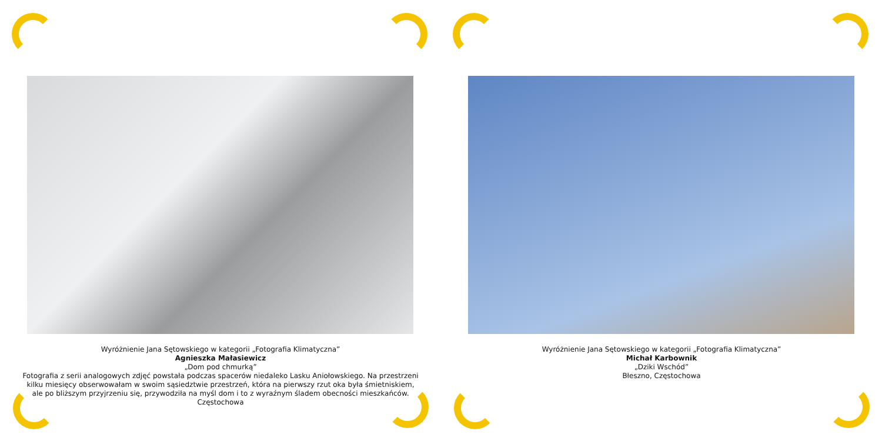Wyróżnienie Jana Sętowskiego w kategorii „Fotografia Klimatyczna”
Agnieszka Małasiewicz
„Dom pod chmurką”
Fotografia z serii analogowych zdjęć powstała podczas spacerów niedaleko Lasku Aniołowskiego. Na przestrzeni kilku miesięcy obserwowałam w swoim sąsiedztwie przestrzeń, która na pierwszy rzut oka była śmietniskiem, ale po bliższym przyjrzeniu się, przywodziła na myśl dom i to z wyraźnym śladem obecności mieszkańców.
Częstochowa
Wyróżnienie Jana Sętowskiego w kategorii „Fotografia Klimatyczna”
Michał Karbownik
„Dziki Wschód”
Błeszno, Częstochowa